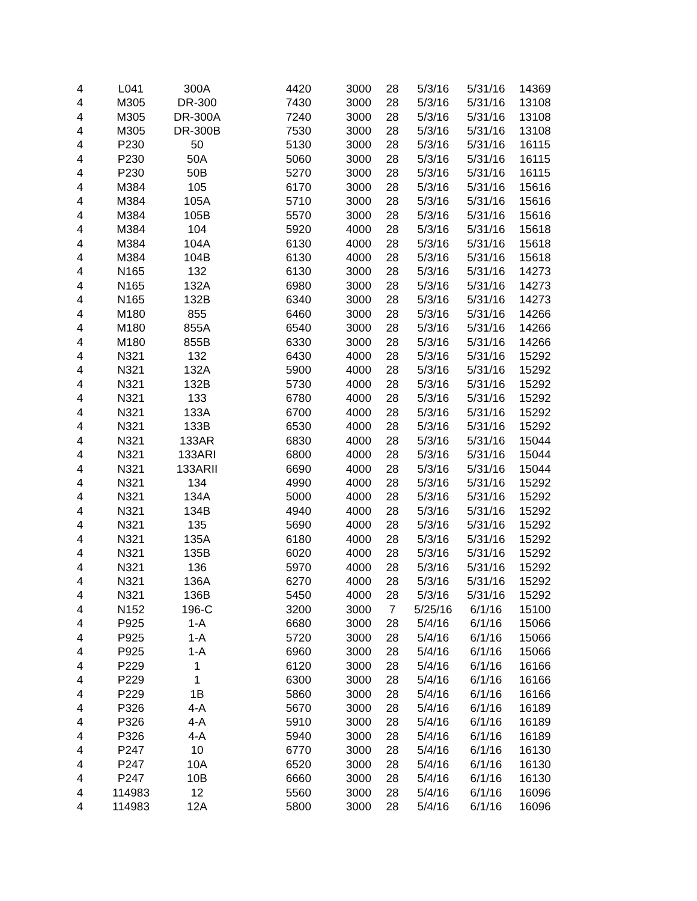| 4 | L041 | 300A | 4420 | 3000 | 28 | 5/3/16 | 5/31/16 | 14369 |
| 4 | M305 | DR-300 | 7430 | 3000 | 28 | 5/3/16 | 5/31/16 | 13108 |
| 4 | M305 | DR-300A | 7240 | 3000 | 28 | 5/3/16 | 5/31/16 | 13108 |
| 4 | M305 | DR-300B | 7530 | 3000 | 28 | 5/3/16 | 5/31/16 | 13108 |
| 4 | P230 | 50 | 5130 | 3000 | 28 | 5/3/16 | 5/31/16 | 16115 |
| 4 | P230 | 50A | 5060 | 3000 | 28 | 5/3/16 | 5/31/16 | 16115 |
| 4 | P230 | 50B | 5270 | 3000 | 28 | 5/3/16 | 5/31/16 | 16115 |
| 4 | M384 | 105 | 6170 | 3000 | 28 | 5/3/16 | 5/31/16 | 15616 |
| 4 | M384 | 105A | 5710 | 3000 | 28 | 5/3/16 | 5/31/16 | 15616 |
| 4 | M384 | 105B | 5570 | 3000 | 28 | 5/3/16 | 5/31/16 | 15616 |
| 4 | M384 | 104 | 5920 | 4000 | 28 | 5/3/16 | 5/31/16 | 15618 |
| 4 | M384 | 104A | 6130 | 4000 | 28 | 5/3/16 | 5/31/16 | 15618 |
| 4 | M384 | 104B | 6130 | 4000 | 28 | 5/3/16 | 5/31/16 | 15618 |
| 4 | N165 | 132 | 6130 | 3000 | 28 | 5/3/16 | 5/31/16 | 14273 |
| 4 | N165 | 132A | 6980 | 3000 | 28 | 5/3/16 | 5/31/16 | 14273 |
| 4 | N165 | 132B | 6340 | 3000 | 28 | 5/3/16 | 5/31/16 | 14273 |
| 4 | M180 | 855 | 6460 | 3000 | 28 | 5/3/16 | 5/31/16 | 14266 |
| 4 | M180 | 855A | 6540 | 3000 | 28 | 5/3/16 | 5/31/16 | 14266 |
| 4 | M180 | 855B | 6330 | 3000 | 28 | 5/3/16 | 5/31/16 | 14266 |
| 4 | N321 | 132 | 6430 | 4000 | 28 | 5/3/16 | 5/31/16 | 15292 |
| 4 | N321 | 132A | 5900 | 4000 | 28 | 5/3/16 | 5/31/16 | 15292 |
| 4 | N321 | 132B | 5730 | 4000 | 28 | 5/3/16 | 5/31/16 | 15292 |
| 4 | N321 | 133 | 6780 | 4000 | 28 | 5/3/16 | 5/31/16 | 15292 |
| 4 | N321 | 133A | 6700 | 4000 | 28 | 5/3/16 | 5/31/16 | 15292 |
| 4 | N321 | 133B | 6530 | 4000 | 28 | 5/3/16 | 5/31/16 | 15292 |
| 4 | N321 | 133AR | 6830 | 4000 | 28 | 5/3/16 | 5/31/16 | 15044 |
| 4 | N321 | 133ARI | 6800 | 4000 | 28 | 5/3/16 | 5/31/16 | 15044 |
| 4 | N321 | 133ARII | 6690 | 4000 | 28 | 5/3/16 | 5/31/16 | 15044 |
| 4 | N321 | 134 | 4990 | 4000 | 28 | 5/3/16 | 5/31/16 | 15292 |
| 4 | N321 | 134A | 5000 | 4000 | 28 | 5/3/16 | 5/31/16 | 15292 |
| 4 | N321 | 134B | 4940 | 4000 | 28 | 5/3/16 | 5/31/16 | 15292 |
| 4 | N321 | 135 | 5690 | 4000 | 28 | 5/3/16 | 5/31/16 | 15292 |
| 4 | N321 | 135A | 6180 | 4000 | 28 | 5/3/16 | 5/31/16 | 15292 |
| 4 | N321 | 135B | 6020 | 4000 | 28 | 5/3/16 | 5/31/16 | 15292 |
| 4 | N321 | 136 | 5970 | 4000 | 28 | 5/3/16 | 5/31/16 | 15292 |
| 4 | N321 | 136A | 6270 | 4000 | 28 | 5/3/16 | 5/31/16 | 15292 |
| 4 | N321 | 136B | 5450 | 4000 | 28 | 5/3/16 | 5/31/16 | 15292 |
| 4 | N152 | 196-C | 3200 | 3000 | 7 | 5/25/16 | 6/1/16 | 15100 |
| 4 | P925 | 1-A | 6680 | 3000 | 28 | 5/4/16 | 6/1/16 | 15066 |
| 4 | P925 | 1-A | 5720 | 3000 | 28 | 5/4/16 | 6/1/16 | 15066 |
| 4 | P925 | 1-A | 6960 | 3000 | 28 | 5/4/16 | 6/1/16 | 15066 |
| 4 | P229 | 1 | 6120 | 3000 | 28 | 5/4/16 | 6/1/16 | 16166 |
| 4 | P229 | 1 | 6300 | 3000 | 28 | 5/4/16 | 6/1/16 | 16166 |
| 4 | P229 | 1B | 5860 | 3000 | 28 | 5/4/16 | 6/1/16 | 16166 |
| 4 | P326 | 4-A | 5670 | 3000 | 28 | 5/4/16 | 6/1/16 | 16189 |
| 4 | P326 | 4-A | 5910 | 3000 | 28 | 5/4/16 | 6/1/16 | 16189 |
| 4 | P326 | 4-A | 5940 | 3000 | 28 | 5/4/16 | 6/1/16 | 16189 |
| 4 | P247 | 10 | 6770 | 3000 | 28 | 5/4/16 | 6/1/16 | 16130 |
| 4 | P247 | 10A | 6520 | 3000 | 28 | 5/4/16 | 6/1/16 | 16130 |
| 4 | P247 | 10B | 6660 | 3000 | 28 | 5/4/16 | 6/1/16 | 16130 |
| 4 | 114983 | 12 | 5560 | 3000 | 28 | 5/4/16 | 6/1/16 | 16096 |
| 4 | 114983 | 12A | 5800 | 3000 | 28 | 5/4/16 | 6/1/16 | 16096 |